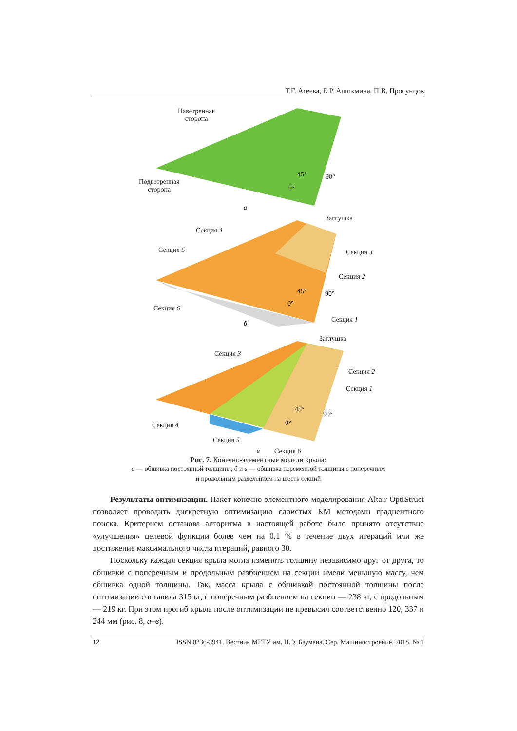Т.Г. Агеева, Е.Р. Ашихмина, П.В. Просунцов
Наветренная
сторона
Подветренная
сторона
45° 90°
0°
а
Заглушка
Секция 4
Секция 3
Секция 5
Секция 2
45° 90°
0°
Секция 6
Секция 1
б
Заглушка
Секция 3
Секция 2
Секция 1
45°
90°
0°
Секция 4
Секция 5
Секция 6
в
Рис. 7. Конечно-элементные модели крыла:
а — обшивка постоянной толщины; б и в — обшивка переменной толщины с поперечным
и продольным разделением на шесть секций
Результаты оптимизации. Пакет конечно-элементного моделирования Altair OptiStruct позволяет проводить дискретную оптимизацию слоистых КМ методами градиентного поиска. Критерием останова алгоритма в настоящей работе было принято отсутствие «улучшения» целевой функции более чем на 0,1 % в течение двух итераций или же достижение максимального числа итераций, равного 30.
Поскольку каждая секция крыла могла изменять толщину независимо друг от друга, то обшивки с поперечным и продольным разбиением на секции имели меньшую массу, чем обшивка одной толщины. Так, масса крыла с обшивкой постоянной толщины после оптимизации составила 315 кг, с поперечным раз­биением на секции — 238 кг, с продольным — 219 кг. При этом прогиб крыла после оптимизации не превысил соответственно 120, 337 и 244 мм (рис. 8, а–в).
12 ISSN 0236-3941. Вестник МГТУ им. Н.Э. Баумана. Сер. Машиностроение. 2018. № 1